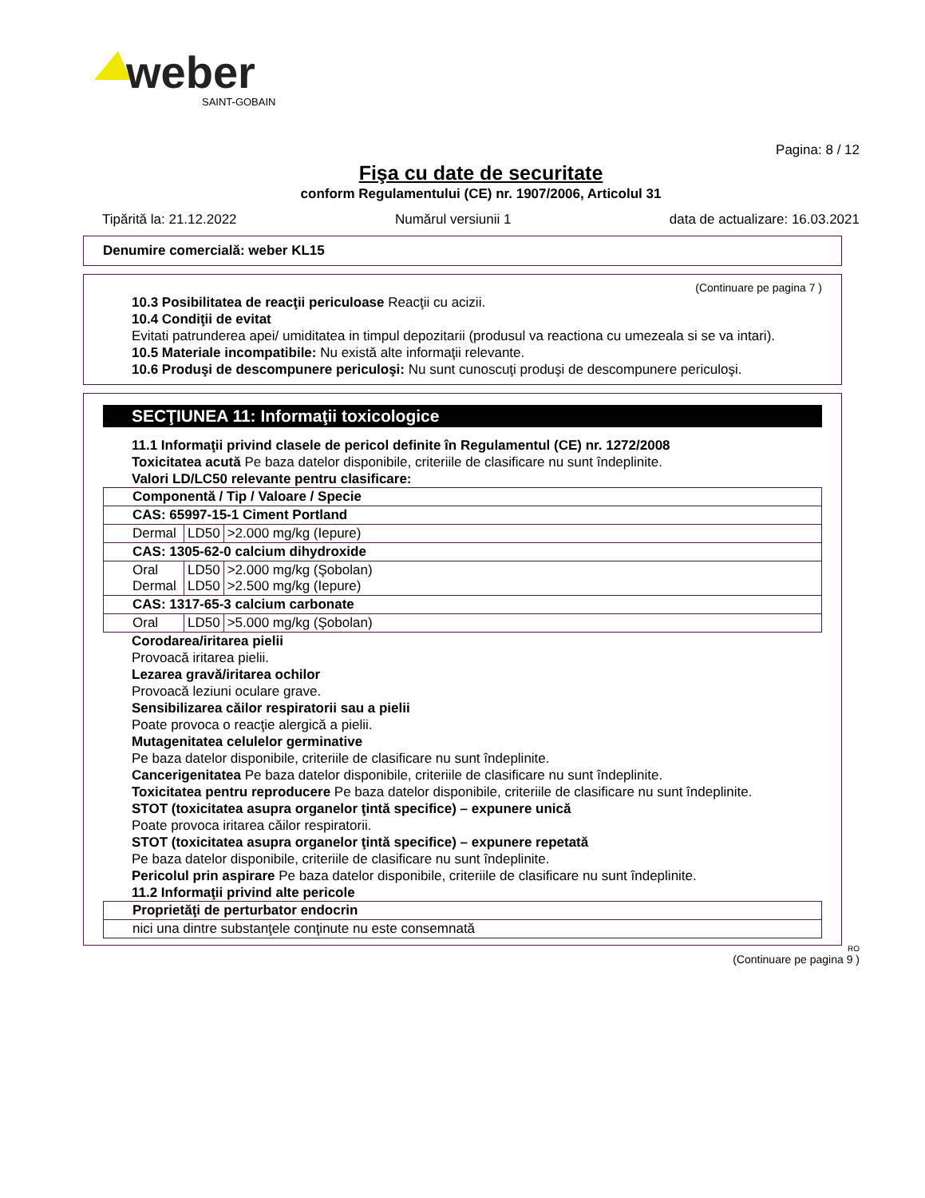weber
SAINT-GOBAIN
Pagina: 8 / 12
Fişa cu date de securitate
conform Regulamentului (CE) nr. 1907/2006, Articolul 31
Tipărită la: 21.12.2022 Numărul versiunii 1 data de actualizare: 16.03.2021
Denumire comercială: weber KL15
(Continuare pe pagina 7 )
10.3 Posibilitatea de reacţii periculoase Reacţii cu acizii.
10.4 Condiţii de evitat
Evitati patrunderea apei/ umiditatea in timpul depozitarii (produsul va reactiona cu umezeala si se va intari).
10.5 Materiale incompatibile: Nu există alte informaţii relevante.
10.6 Produşi de descompunere periculoşi: Nu sunt cunoscuţi produşi de descompunere periculoşi.
SECŢIUNEA 11: Informaţii toxicologice
11.1 Informaţii privind clasele de pericol definite în Regulamentul (CE) nr. 1272/2008
Toxicitatea acută Pe baza datelor disponibile, criteriile de clasificare nu sunt îndeplinite.
Valori LD/LC50 relevante pentru clasificare:
| Componentă / Tip / Valoare / Specie | | |
| CAS: 65997-15-1 Ciment Portland | | |
| Dermal | LD50 | >2.000 mg/kg (Iepure) |
| CAS: 1305-62-0 calcium dihydroxide | | |
| Oral Dermal | LD50 LD50 | >2.000 mg/kg (Şobolan) >2.500 mg/kg (Iepure) |
| CAS: 1317-65-3 calcium carbonate | | |
| Oral | LD50 | >5.000 mg/kg (Şobolan) |
Corodarea/iritarea pielii
Provoacă iritarea pielii.
Lezarea gravă/iritarea ochilor
Provoacă leziuni oculare grave.
Sensibilizarea căilor respiratorii sau a pielii
Poate provoca o reacţie alergică a pielii.
Mutagenitatea celulelor germinative
Pe baza datelor disponibile, criteriile de clasificare nu sunt îndeplinite.
Cancerigenitatea Pe baza datelor disponibile, criteriile de clasificare nu sunt îndeplinite.
Toxicitatea pentru reproducere Pe baza datelor disponibile, criteriile de clasificare nu sunt îndeplinite.
STOT (toxicitatea asupra organelor ţintă specifice) – expunere unică
Poate provoca iritarea căilor respiratorii.
STOT (toxicitatea asupra organelor ţintă specifice) – expunere repetată
Pe baza datelor disponibile, criteriile de clasificare nu sunt îndeplinite.
Pericolul prin aspirare Pe baza datelor disponibile, criteriile de clasificare nu sunt îndeplinite.
11.2 Informaţii privind alte pericole
| Proprietăţi de perturbator endocrin |
| nici una dintre substanţele conţinute nu este consemnată |
RO
(Continuare pe pagina 9 )